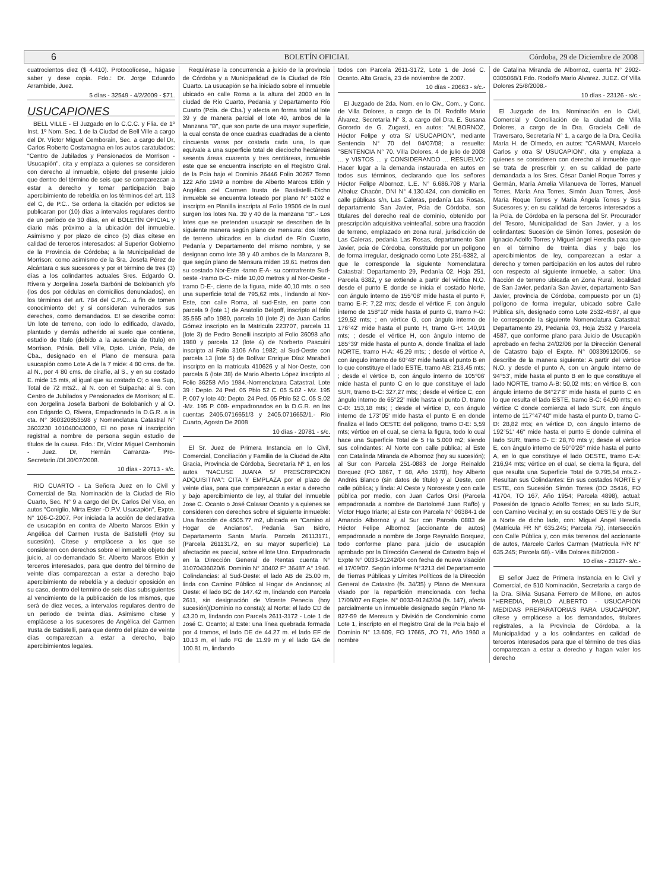6 BOLETÍN OFICIAL Córdoba, 29 de Diciembre de 2008
cuatrocientos diez ($ 4.410). Protocolícese,, hágase saber y dese copia. Fdo.: Dr. Jorge Eduardo Arrambide, Juez.
5 días - 32549 - 4/2/2009 - $71.
USUCAPIONES
BELL VILLE - El Juzgado en lo C.C.C. y Flia. de 1º Inst. 1º Nom. Sec. 1 de la Ciudad de Bell Ville a cargo del Dr. Víctor Miguel Cemborain, Sec. a cargo del Dr, Carlos Roberto Costamagna en los autos caratulados: "Centro de Jubilados y Pensionados de Morrison - Usucapión", cita y emplaza a quienes se consideren con derecho al inmueble, objeto del presente juicio que dentro del término de seis que se comparezcan a estar a derecho y tomar participación bajo apercibimiento de rebeldía en los términos de! art. 113 del C, de P.C.. Se ordena la citación por edictos se publicaran por (10) días a intervalos regulares dentro de un período de 30 días, en el BOLETÍN OFICIAL y diario más próximo a la ubicación del inmueble. Asimismo y por plazo de cinco (5) días cítese en calidad de terceros interesados: al Superior Gobierno de la Provincia de Córdoba; a la Municipalidad de Morrison; como asimismo de la Sra. Josefa Pérez de Alcántara o sus sucesores y por e! término de tres (3) días a los colindantes actuales Sres. Edgardo O. Rivera y Jorgelina Josefa Barbóni de Bolobanich y/o (los dos por cédulas en domicilios denunciados), en los términos de! art. 784 del C.P.C.. a fin de tomen conocimiento de! y si consideran vulnerados sus derechos, como demandados. E! se describe como: Un lote de terreno, con iodo lo edificado, clavado, plantado y demás adherido ai suelo que contiene, estudio de título (debido a la ausencia de título) en Morrison, Pdnía. Bell Ville, Dpto. Unión, Pcía, de Cba., designado en el Plano de mensura para usucapión como Lote A de la 7 mide: 4 80 cms. de fte. al N., por 4 80 cms. de círafíe, al S., y en su costado E. mide 15 mts, al igual que su costado O; o sea Sup, Total de 72 mts2., al N. con e! Suipacha: al S. con Centro de Jubilados y Pensionados de Morrison; al E. con Jorgelina Josefa Barboni de Bolobanich y al O. con Edgardo O, Rivera, Empadronado la D.G.R. a ia cta. N° 360320853598 y Nomenclatura Catastral N° 3603230 101040043000, El no pose ni inscripción registral a nombre de persona según estudio de títulos de la causa. Fdo.: Dr, Víctor Miguel Cemborain - Juez. Dr, Hernán Carranza- Pro-Secretario./Of.30/07/2008.
10 días - 20713 - s/c.
RIO CUARTO - La Señora Juez en lo Civil y Comercial de 5ta. Nominación de la Ciudad de Río Cuarto, Sec. N° 9 a cargo del Dr. Carlos Del Viso, en autos "Coniglio, Mirta Ester -D.P.V. Usucapión", Expte. N° 106-C-2007. Por iniciada la acción de declarativa de usucapión en contra de Alberto Marcos Etkin y Angélica del Carmen Irusta de Batistelli (Hoy su sucesión). Cítese y emplácese a los que se consideren con derechos sobre el inmueble objeto del juicio, al co-demandado Sr. Alberto Marcos Etkin y terceros interesados, para que dentro del término de veinte días comparezcan a estar a derecho bajo apercibimiento de rebeldía y a deducir oposición en su caso, dentro del termino de seis días subsiguientes al vencimiento de la publicación de los mismos, que será de diez veces, a intervalos regulares dentro de un periodo de treinta días. Asimismo cítese y emplácese a los sucesores de Angélica del Carmen Irusta de Batistelli, para que dentro del plazo de veinte días comparezcan a estar a derecho, bajo apercibimientos legales.
Requiérase la concurrencia a juicio de la provincia de Córdoba y a Municipalidad de la Ciudad de Río Cuarto. La usucapión se ha iniciado sobre el inmueble ubicado en calle Roma a la altura del 2000 en la ciudad de Río Cuarto, Pedanía y Departamento Río Cuarto (Pcia. de Cba.) y afecta en forma total al lote 39 y de manera parcial el lote 40, ambos de la Manzana "B", que son parte de una mayor superficie, la cual consta de once cuadras cuadradas de a ciento cincuenta varas por costada cada una, lo que equivale a una superficie total de dieciocho hectáreas sesenta áreas cuarenta y tres centiáreas, inmueble este que se encuentra inscripto en el Registro Gral. de la Pcia bajo el Dominio 26446 Folio 30267 Tomo 122 Año 1949 a nombre de Alberto Marcos Etkin y Angélica del Carmen Irusta de Bastistelli.-Dicho inmueble se encuentra loteado por plano N° 5102 e inscripto en Planilla inscripta al Folio 19506 de la cual surgen los lotes Na. 39 y 40 de la manzana "B".- Los lotes que se pretenden usucapir se describen de la siguiente manera según plano de mensura: dos lotes de terreno ubicados en la ciudad de Río Cuarto, Pedanía y Departamento del mismo nombre, y se designan como lote 39 y 40 ambos de la Manzana B, que según plano de Mensura miden 19,61 metros den su costado Nor-Este -tamo E-A- su contrafrente Sud-oeste -tramo B-C- mide 10,00 metros y al Nor-Oeste -tramo D-E-, cierre de la figura, mide 40,10 mts. o sea una superficie total de 795,62 mts., lindando al Nor-Este, con calle Roma, al sud-Este, en parte con parcela 9 (lote 1) de Anatolio Belgoff, inscripto al folio 35.565 año 1980, parcela 10 (lote 2) de Juan Carlos Gómez inscripto en la Matricula 223707, parcela 11 (lote 3) de Pedro Bonelli inscripto al Folio 36098 año 1980 y parcela 12 (lote 4) de Norberto Pascuini inscripto al Folio 3106 Año 1982; al Sud-Oeste con parcela 13 (lote 5) de Bolívar Enrique Díaz Maraboli inscripto en la matricula 410626 y al Nor-Oeste, con parcela 6 (lote 38) de Mario Alberto López inscripto al Folio 36258 Año 1984.-Nomenclatura Catastral. Lote 39 : Depto. 24 Ped. 05 Pblo 52 C. 05 S.02 - Mz. 195 P. 007 y lote 40: Depto. 24 Ped. 05 Pblo 52 C. 05 S.02 -Mz. 195 P. 008- empadronados en la D.G.R. en las cuentas 2405.0716651/3 y 2405.0716652/1.- Río Cuarto, Agosto De 2008
10 días - 20781 - s/c.
El Sr. Juez de Primera Instancia en lo Civil, Comercial, Conciliación y Familia de la Ciudad de Alta Gracia, Provincia de Córdoba, Secretaría Nº 1, en los autos “NACUSE JUANA S/ PRESCRIPCION ADQUISITIVA”: CITA Y EMPLAZA por el plazo de veinte días, para que comparezcan a estar a derecho y bajo apercibimiento de ley, al titular del inmueble Jose C. Ocanto o José Calasar Ocanto y a quienes se consideren con derechos sobre el siguiente inmueble: Una fracción de 4505.77 m2, ubicada en “Camino al Hogar de Ancianos”, Pedanía San Isidro, Departamento Santa María. Parcela 26113171, (Parcela 26113172, en su mayor superficie) La afectación es parcial, sobre el lote Uno. Empadronada en la Dirección General de Rentas cuenta N° 31070436020/6. Dominio N° 30402 F° 36487 A° 1946. Colindancias: al Sud-Oeste: el lado AB de 25.00 m, linda con Camino Público al Hogar de Ancianos; al Oeste: el lado BC de 147.42 m, lindando con Parcela 2611, sin designación de Vicente Penecia (hoy sucesión)(Dominio no consta); al Norte: el lado CD de 43.30 m, lindando con Parcela 2611-3172 - Lote 1 de José C. Ocanto; al Este: una línea quebrada formada por 4 tramos, el lado DE de 44.27 m. el lado EF de 10.13 m, el lado FG de 11.99 m y el lado GA de 100.81 m, lindando
todos con Parcela 2611-3172, Lote 1 de José C. Ocanto. Alta Gracia, 23 de noviembre de 2007.
10 días - 20663 - s/c.-
El Juzgado de 2da. Nom. en lo Civ., Com., y Conc. de Villa Dolores, a cargo de la Dl. Rodolfo Mario Álvarez, Secretaría N° 3, a cargo del Dra. E. Susana Gorordo de G. Zugasti, en autos: "ALBORNOZ, Héctor Felipe y otra S/ USUCAPION", mediante Sentencia N° 70 del 04/07/08; a resuelto: "SENTENCIA N° 70. Villa Dolores, 4 de julio de 2008 ... y VISTOS ... y CONSIDERANDO ... RESUELVO: Hacer lugar a la demanda instaurada en autos en todos sus términos, declarando que los señores Héctor Felipe Albornoz, L.E. N° 6.686.708 y María Albaluz Chacón, DNI N° 4.130.424, con domicilio en calle públicas s/n, Las Caleras, pedanía Las Rosas, departamento San Javier, Pcia de Córdoba, son titulares del derecho real de dominio, obtenido por prescripción adquisitiva veinteañal, sobre una fracción de terreno, emplazado en zona rural, jurisdicción de Las Caleras, pedanía Las Rosas, departamento San Javier, pcia de Córdoba, constituido por un polígono de forma irregular, designado como Lote 251-6382, al que le corresponde la siguiente Nomenclatura Catastral: Departamento 29, Pedanía 02, Hoja 251, Parcela 6382, y se extiende a partir del vértice N.O. desde el punto E donde se inicia el costado Norte, con ángulo interno de 155°08' mide hasta el punto F, tramo E-F: 7,22 mts; desde el vértice F, con ángulo interno de 158°10' mide hasta el punto G, tramo F-G: 129,52 mts; ; en vértice G, con ángulo interno de 176°42' mide hasta el punto H, tramo G-H: 140,91 mts; ; desde el vértice H, con ángulo interno de 185°39' mide hasta el punto A, donde finaliza el lado NORTE, tramo H-A: 45,29 mts; ; desde el vértice A, con ángulo interno de 60°48' mide hasta el punto B en lo que constituye el lado ESTE, tramo AB: 213,45 mts; ; desde el vértice B, con ángulo interno de 105°06' mide hasta el punto C en lo que constituye el lado SUR, tramo B-C: 327,27 mts; ; desde el vértice C, con ángulo interno de 65°22' mide hasta el punto D, tramo C-D: 153,18 mts; ; desde el vértice D, con ángulo interno de 173°05' mide hasta el punto E en donde finaliza el lado OESTE del polígono, tramo D-E: 5,59 mts; vértice en el cual, se cierra la figura, todo lo cual hace una Superficie Total de 5 Ha 5.000 m2; siendo sus colindantes: Al Norte con calle pública; al Este con Catalinda Miranda de Albornoz (hoy su sucesión); al Sur con Parcela 251-0883 de Jorge Reinaldo Borquez (FO 1867, T 68, Año 1978), hoy Alberto Andrés Blanco (sin datos de título) y al Oeste, con calle pública; y linda: Al Oeste y Nororeste y con calle pública por medio, con Juan Carlos Orsi (Parcela empadronada a nombre de Bartolomé Juan Raffo) y Víctor Hugo Iriarte; al Este con Parcela N° 06384-1 de Amancio Albornoz y al Sur con Parcela 0883 de Héctor Felipe Albornoz (accionante de autos) empadronado a nombre de Jorge Reynaldo Borquez, todo conforme plano para juicio de usucapión aprobado por la Dirección General de Catastro bajo el Expte N° 0033-91242/04 con fecha de nueva visación el 17/09/07. Según informe N°3213 del Departamento de Tierras Públicas y Límites Políticos de la Dirección General de Catastro (fs. 34/35) y Plano de Mensura visado por la repartición mencionada con fecha 17/09/07 en Expte. N° 0033-91242/04 (fs. 147), afecta parcialmente un inmueble designado según Plano M-827-59 de Mensura y División de Condominio como Lote 1, inscripto en el Registro Gral de la Pcia bajo el Dominio N° 13.609, FO 17665, J'O 71, Año 1960 a nombre
de Catalina Miranda de Albornoz, cuenta N° 2902-0305068/1 Fdo. Rodolfo Mario Álvarez. JUEZ. Of Villa Dolores 25/8/2008.-
10 días - 23126 - s/c.-
El Juzgado de Ira. Nominación en lo Civil, Comercial y Conciliación de la ciudad de Villa Dolores, a cargo de la Dra. Graciela Celli de Traversaro, Secretaría N° 1, a cargo de la Dra. Cecilia María H. de Olmedo, en autos: "CARMAN, Marcelo Carlos y otra S/ USUCAPION", cita y emplaza a quienes se consideren con derecho al inmueble que se trata de prescribir y; en su calidad de parte demandada a los Sres. César Daniel Roque Torres y Germán, María Amelia Villanueva de Torres, Manuel Torres, María Ana Torres, Simón Juan Torres, José María Roque Torres y María Ángela Torres y Sus Sucesores y; en su calidad de terceros interesados a la Pcia. de Córdoba en la persona del Sr. Procurador del Tesoro, Municipalidad de San Javier, y a los colindantes: Sucesión de Simón Torres, posesión de Ignacio Adolfo Torres y Miguel ángel Heredia para que en el término de treinta días y bajo los apercibimientos de ley, comparezcan a estar a derecho y tomen participación en los autos del rubro con respecto al siguiente inmueble, a saber: Una fracción de terreno ubicada en Zona Rural, localidad de San Javier, pedanía San Javier, departamento San Javier, provincia de Córdoba, compuesto por un (1) polígono de forma irregular, ubicado sobre Calle Pública s/n, designado como Lote 2532-4587, al que le corresponde la siguiente Nomenclatura Catastral: Departamento 29, Pedanía 03, Hoja 2532 y Parcela 4587, que conforme plano para Juicio de Usucapión aprobado en fecha 24/02/06 por la Dirección General de Catastro bajo el Expte. N° 003399120/05, se describe de la manera siguiente: A partir del vértice N.O. y desde el punto A, con un ángulo interno de 94°53', mide hasta el punto B en lo que constituye el lado NORTE, tramo A-B: 50,02 mts; en vértice B, con ángulo interno de 84°27'8" mide hasta el punto C en lo que resulta el lado ESTE, tramo B-C: 64,90 mts; en vértice C donde comienza el lado SUR, con ángulo interno de 117°47'40" mide hasta el punto D, tramo C-D: 28,82 mts; en vértice D, con ángulo interno de 192°51' 46" mide hasta el punto E donde culmina el lado SUR, tramo D- E: 28,70 mts y; desde el vértice E, con ángulo interno de 50°0'26" mide hasta el punto A, en lo que constituye el lado OESTE, tramo E-A: 216,94 mts; vértice en el cual, se cierra la figura, del que resulta una Superficie Total de 9.795,54 mts.2.- Resultan sus Colindantes: En sus costados NORTE y ESTE, con Sucesión Simón Torres (DO 35416, FO 41704, TO 167, Año 1954; Parcela 4898), actual: Posesión de Ignacio Adolfo Torres; en su lado SUR, con Camino Vecinal y; en su costado OESTE y de Sur a Norte de dicho lado, con: Miguel Ángel Heredia (Matrícula FR N° 635.245; Parcela 75), intersección con Calle Pública y, con más terrenos del accionante de autos, Marcelo Carlos Carman (Matrícula F/R N° 635.245; Parcela 68).- Villa Dolores 8/8/2008.-
10 días - 23127- s/c.-
El señor Juez de Primera Instancia en lo Civil y Comercial, de 510 Nominación, Secretaria a cargo de la Dra. Silvia Susana Ferrero de Millone, en autos "HEREDIA, PABLO ALBERTO - USUCAPION MEDIDAS PREPARATORIAS PARA USUCAPION", cítese y emplácese a los demandados, titulares registrales, a la Provincia de Córdoba, a la Municipalidad y a los colindantes en calidad de terceros interesados para que el término de tres días comparezcan a estar a derecho y hagan valer los derecho